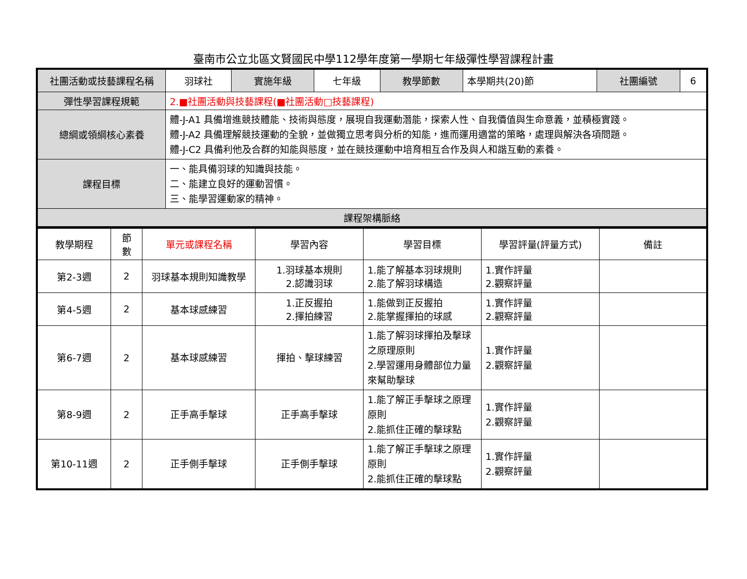臺南市公立北區文賢國民中學112學年度第一學期七年級彈性學習課程計畫
| 社團活動或技藝課程名稱 | 羽球社 | 實施年級 | 七年級 | 教學節數 | 本學期共(20)節 | 社團編號 | 6 |
| 彈性學習課程規範 | 2.■社團活動與技藝課程(■社團活動□技藝課程) | | | | | | |
| 總綱或領綱核心素養 | 體-J-A1 具備增進競技體能、技術與態度，展現自我運動潛能，探索人性、自我價值與生命意義，並積極實踐。 體-J-A2 具備理解競技運動的全貌，並做獨立思考與分析的知能，進而運用適當的策略，處理與解決各項問題。 體-J-C2 具備利他及合群的知能與態度，並在競技運動中培育相互合作及與人和諧互動的素養。 | | | | | | |
| 課程目標 | 一、能具備羽球的知識與技能。 二、能建立良好的運動習慣。 三、能學習運動家的精神。 | | | | | | |
| 課程架構脈絡 | | | | | | | |
| 教學期程 | 節 數 | 單元或課程名稱 | 學習內容 | 學習目標 | 學習評量(評量方式) | 備註 |
| --- | --- | --- | --- | --- | --- | --- |
| 第2-3週 | 2 | 羽球基本規則知識教學 | 1.羽球基本規則 2.認識羽球 | 1.能了解基本羽球規則 2.能了解羽球構造 | 1.實作評量 2.觀察評量 | |
| 第4-5週 | 2 | 基本球感練習 | 1.正反握拍 2.揮拍練習 | 1.能做到正反握拍 2.能掌握揮拍的球感 | 1.實作評量 2.觀察評量 | |
| 第6-7週 | 2 | 基本球感練習 | 揮拍、擊球練習 | 1.能了解羽球揮拍及擊球之原理原則 2.學習運用身體部位力量來幫助擊球 | 1.實作評量 2.觀察評量 | |
| 第8-9週 | 2 | 正手高手擊球 | 正手高手擊球 | 1.能了解正手擊球之原理原則 2.能抓住正確的擊球點 | 1.實作評量 2.觀察評量 | |
| 第10-11週 | 2 | 正手側手擊球 | 正手側手擊球 | 1.能了解正手擊球之原理原則 2.能抓住正確的擊球點 | 1.實作評量 2.觀察評量 | |